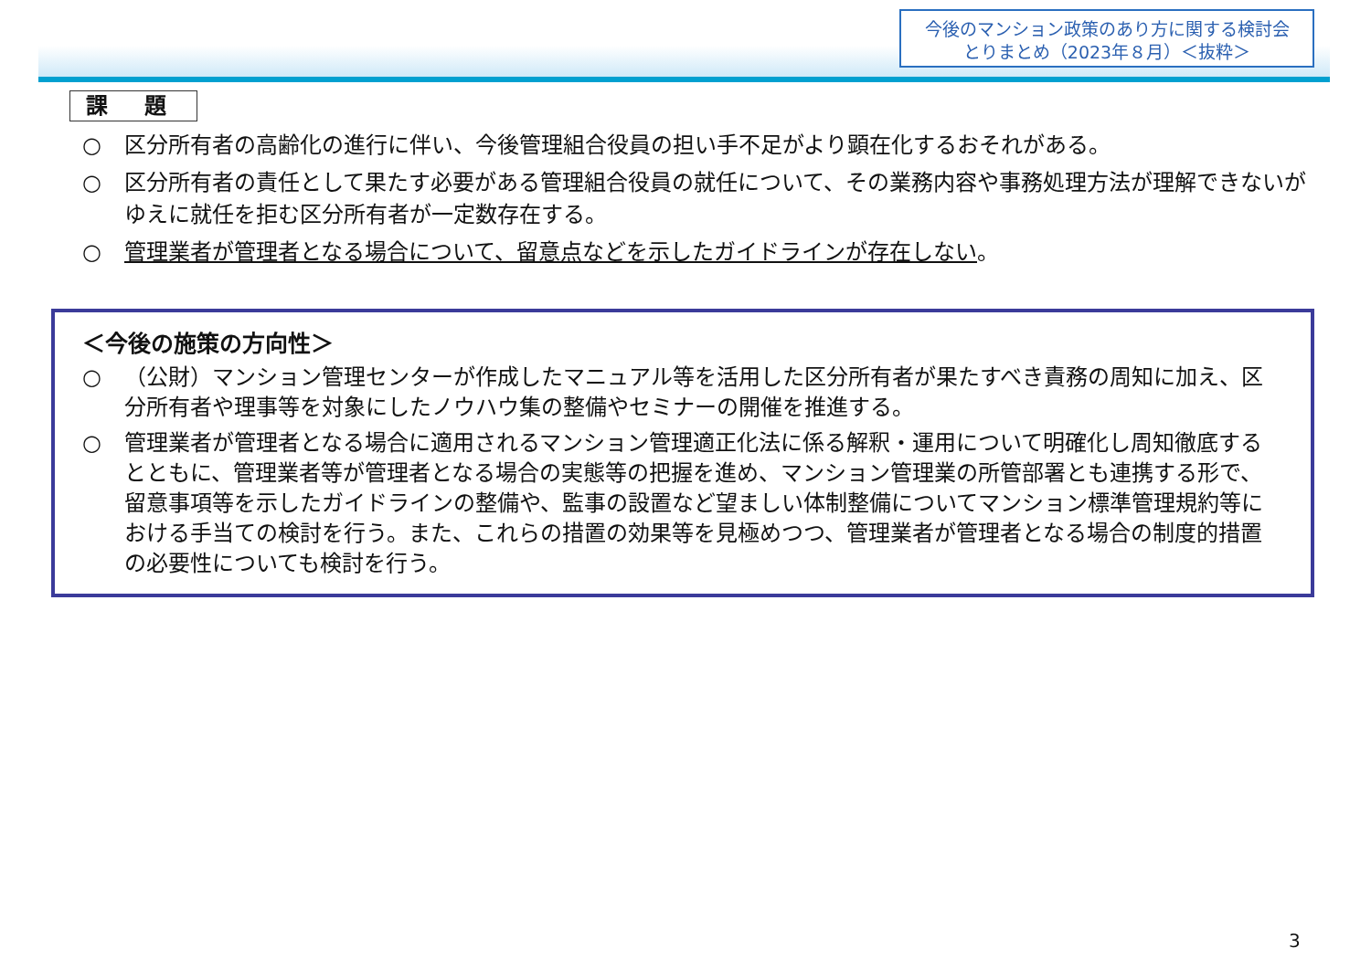今後のマンション政策のあり方に関する検討会
とりまとめ（2023年８月）＜抜粋＞
課 題
○ 区分所有者の高齢化の進行に伴い、今後管理組合役員の担い手不足がより顕在化するおそれがある。
○ 区分所有者の責任として果たす必要がある管理組合役員の就任について、その業務内容や事務処理方法が理解できないがゆえに就任を拒む区分所有者が一定数存在する。
○ 管理業者が管理者となる場合について、留意点などを示したガイドラインが存在しない。
＜今後の施策の方向性＞
○ （公財）マンション管理センターが作成したマニュアル等を活用した区分所有者が果たすべき責務の周知に加え、区分所有者や理事等を対象にしたノウハウ集の整備やセミナーの開催を推進する。
○ 管理業者が管理者となる場合に適用されるマンション管理適正化法に係る解釈・運用について明確化し周知徹底するとともに、管理業者等が管理者となる場合の実態等の把握を進め、マンション管理業の所管部署とも連携する形で、留意事項等を示したガイドラインの整備や、監事の設置など望ましい体制整備についてマンション標準管理規約等における手当ての検討を行う。また、これらの措置の効果等を見極めつつ、管理業者が管理者となる場合の制度的措置の必要性についても検討を行う。
3